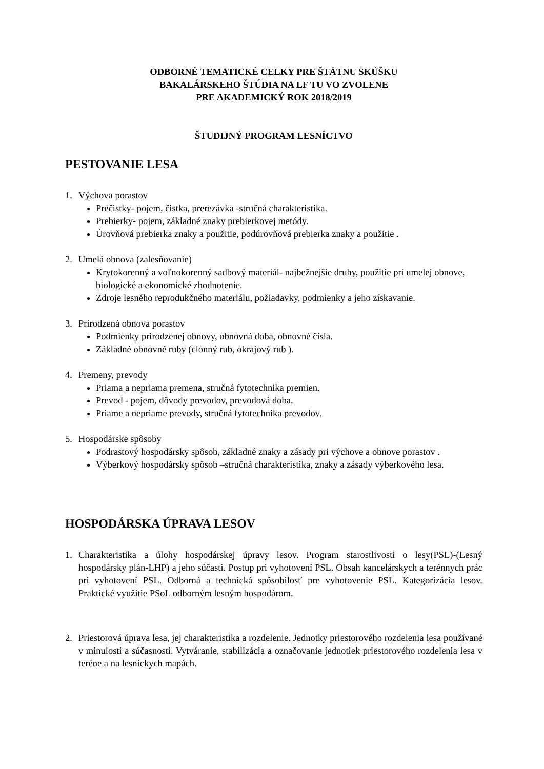ODBORNÉ TEMATICKÉ CELKY PRE ŠTÁTNU SKÚŠKU
BAKALÁRSKEHO ŠTÚDIA NA LF TU VO ZVOLENE
PRE AKADEMICKÝ ROK 2018/2019
ŠTUDIJNÝ PROGRAM LESNÍCTVO
PESTOVANIE LESA
1. Výchova porastov
Prečistky- pojem, čistka, prerezávka -stručná charakteristika.
Prebierky- pojem, základné znaky prebierkovej metódy.
Úrovňová prebierka znaky a použitie, podúrovňová prebierka znaky a použitie .
2. Umelá obnova (zalesňovanie)
Krytokorenný a voľnokorenný sadbový materiál- najbežnejšie druhy, použitie pri umelej obnove, biologické a ekonomické zhodnotenie.
Zdroje lesného reprodukčného materiálu, požiadavky, podmienky a jeho získavanie.
3. Prirodzená obnova porastov
Podmienky prirodzenej obnovy, obnovná doba, obnovné čísla.
Základné obnovné ruby (clonný rub, okrajový rub ).
4. Premeny, prevody
Priama a nepriama premena, stručná fytotechnika premien.
Prevod - pojem, dôvody prevodov, prevodová doba.
Priame a nepriame prevody, stručná fytotechnika prevodov.
5. Hospodárske spôsoby
Podrastový hospodársky spôsob, základné znaky a zásady pri výchove a obnove porastov .
Výberkový hospodársky spôsob –stručná charakteristika, znaky a zásady výberkového lesa.
HOSPODÁRSKA ÚPRAVA LESOV
1. Charakteristika a úlohy hospodárskej úpravy lesov. Program starostlivosti o lesy(PSL)-(Lesný hospodársky plán-LHP) a jeho súčasti. Postup pri vyhotovení PSL. Obsah kancelárskych a terénnych prác pri vyhotovení PSL. Odborná a technická spôsobilosť pre vyhotovenie PSL. Kategorizácia lesov. Praktické využitie PSoL odborným lesným hospodárom.
2. Priestorová úprava lesa, jej charakteristika a rozdelenie. Jednotky priestorového rozdelenia lesa používané v minulosti a súčasnosti. Vytváranie, stabilizácia a označovanie jednotiek priestorového rozdelenia lesa v teréne a na lesníckych mapách.